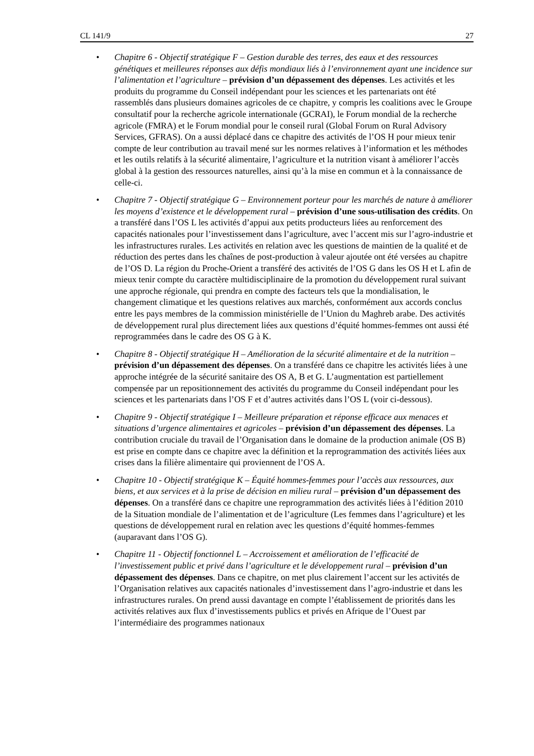CL 141/9 27
• Chapitre 6 - Objectif stratégique F – Gestion durable des terres, des eaux et des ressources génétiques et meilleures réponses aux défis mondiaux liés à l’environnement ayant une incidence sur l’alimentation et l’agriculture – prévision d’un dépassement des dépenses. Les activités et les produits du programme du Conseil indépendant pour les sciences et les partenariats ont été rassemblés dans plusieurs domaines agricoles de ce chapitre, y compris les coalitions avec le Groupe consultatif pour la recherche agricole internationale (GCRAI), le Forum mondial de la recherche agricole (FMRA) et le Forum mondial pour le conseil rural (Global Forum on Rural Advisory Services, GFRAS). On a aussi déplacé dans ce chapitre des activités de l’OS H pour mieux tenir compte de leur contribution au travail mené sur les normes relatives à l’information et les méthodes et les outils relatifs à la sécurité alimentaire, l’agriculture et la nutrition visant à améliorer l’accès global à la gestion des ressources naturelles, ainsi qu’à la mise en commun et à la connaissance de celle-ci.
• Chapitre 7 - Objectif stratégique G – Environnement porteur pour les marchés de nature à améliorer les moyens d’existence et le développement rural – prévision d’une sous-utilisation des crédits. On a transféré dans l’OS L les activités d’appui aux petits producteurs liées au renforcement des capacités nationales pour l’investissement dans l’agriculture, avec l’accent mis sur l’agro-industrie et les infrastructures rurales. Les activités en relation avec les questions de maintien de la qualité et de réduction des pertes dans les chaînes de post-production à valeur ajoutée ont été versées au chapitre de l’OS D. La région du Proche-Orient a transféré des activités de l’OS G dans les OS H et L afin de mieux tenir compte du caractère multidisciplinaire de la promotion du développement rural suivant une approche régionale, qui prendra en compte des facteurs tels que la mondialisation, le changement climatique et les questions relatives aux marchés, conformément aux accords conclus entre les pays membres de la commission ministérielle de l’Union du Maghreb arabe. Des activités de développement rural plus directement liées aux questions d’équité hommes-femmes ont aussi été reprogrammées dans le cadre des OS G à K.
• Chapitre 8 - Objectif stratégique H – Amélioration de la sécurité alimentaire et de la nutrition – prévision d’un dépassement des dépenses. On a transféré dans ce chapitre les activités liées à une approche intégrée de la sécurité sanitaire des OS A, B et G. L’augmentation est partiellement compensée par un repositionnement des activités du programme du Conseil indépendant pour les sciences et les partenariats dans l’OS F et d’autres activités dans l’OS L (voir ci-dessous).
• Chapitre 9 - Objectif stratégique I – Meilleure préparation et réponse efficace aux menaces et situations d’urgence alimentaires et agricoles – prévision d’un dépassement des dépenses. La contribution cruciale du travail de l’Organisation dans le domaine de la production animale (OS B) est prise en compte dans ce chapitre avec la définition et la reprogrammation des activités liées aux crises dans la filière alimentaire qui proviennent de l’OS A.
• Chapitre 10 - Objectif stratégique K – Équité hommes-femmes pour l’accès aux ressources, aux biens, et aux services et à la prise de décision en milieu rural – prévision d’un dépassement des dépenses. On a transféré dans ce chapitre une reprogrammation des activités liées à l’édition 2010 de la Situation mondiale de l’alimentation et de l’agriculture (Les femmes dans l’agriculture) et les questions de développement rural en relation avec les questions d’équité hommes-femmes (auparavant dans l’OS G).
• Chapitre 11 - Objectif fonctionnel L – Accroissement et amélioration de l’efficacité de l’investissement public et privé dans l’agriculture et le développement rural – prévision d’un dépassement des dépenses. Dans ce chapitre, on met plus clairement l’accent sur les activités de l’Organisation relatives aux capacités nationales d’investissement dans l’agro-industrie et dans les infrastructures rurales. On prend aussi davantage en compte l’établissement de priorités dans les activités relatives aux flux d’investissements publics et privés en Afrique de l’Ouest par l’intermédiaire des programmes nationaux